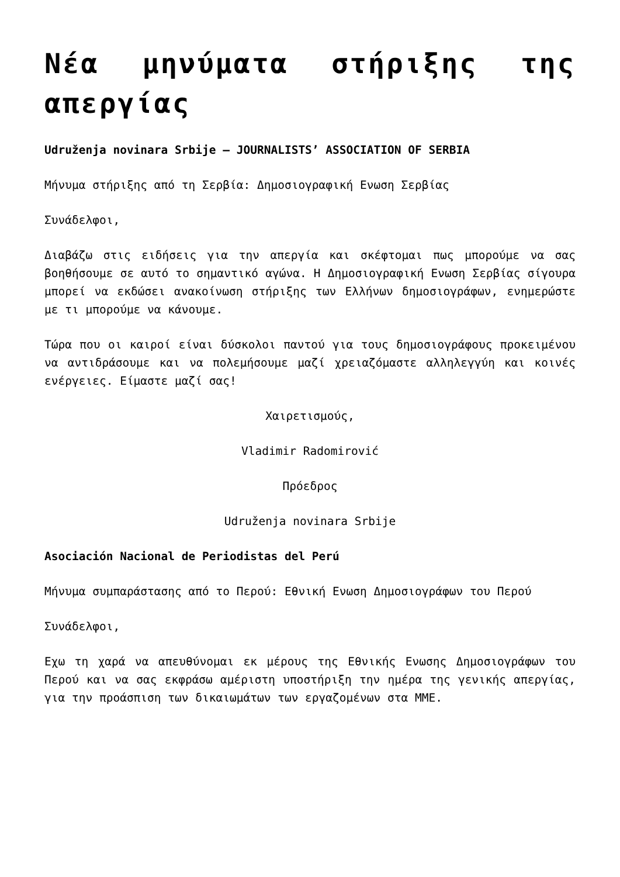Νέα μηνύματα στήριξης της απεργίας
Udruženja novinara Srbije – JOURNALISTS’ ASSOCIATION OF SERBIA
Μήνυμα στήριξης από τη Σερβία: Δημοσιογραφική Ενωση Σερβίας
Συνάδελφοι,
Διαβάζω στις ειδήσεις για την απεργία και σκέφτομαι πως μπορούμε να σας βοηθήσουμε σε αυτό το σημαντικό αγώνα. Η Δημοσιογραφική Ενωση Σερβίας σίγουρα μπορεί να εκδώσει ανακοίνωση στήριξης των Ελλήνων δημοσιογράφων, ενημερώστε με τι μπορούμε να κάνουμε.
Τώρα που οι καιροί είναι δύσκολοι παντού για τους δημοσιογράφους προκειμένου να αντιδράσουμε και να πολεμήσουμε μαζί χρειαζόμαστε αλληλεγγύη και κοινές ενέργειες. Είμαστε μαζί σας!
Χαιρετισμούς,
Vladimir Radomirović
Πρόεδρος
Udruženja novinara Srbije
Asociación Nacional de Periodistas del Perú
Μήνυμα συμπαράστασης από το Περού: Εθνική Ενωση Δημοσιογράφων του Περού
Συνάδελφοι,
Εχω τη χαρά να απευθύνομαι εκ μέρους της Εθνικής Ενωσης Δημοσιογράφων του Περού και να σας εκφράσω αμέριστη υποστήριξη την ημέρα της γενικής απεργίας, για την προάσπιση των δικαιωμάτων των εργαζομένων στα ΜΜΕ.